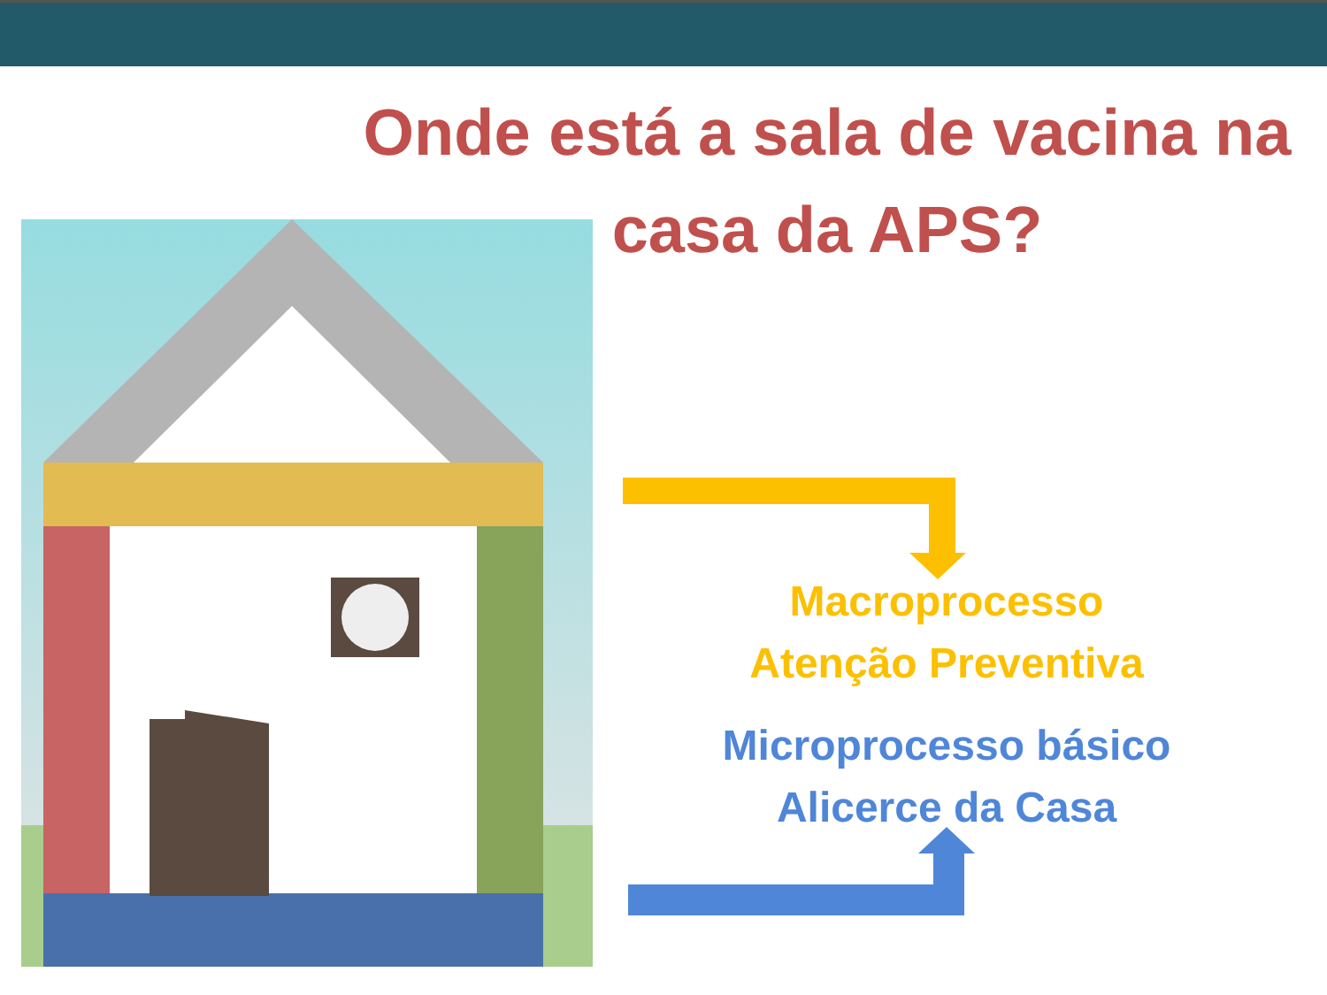Onde está a sala de vacina na
casa da APS?
Macroprocesso
Atenção Preventiva
Microprocesso básico
Alicerce da Casa